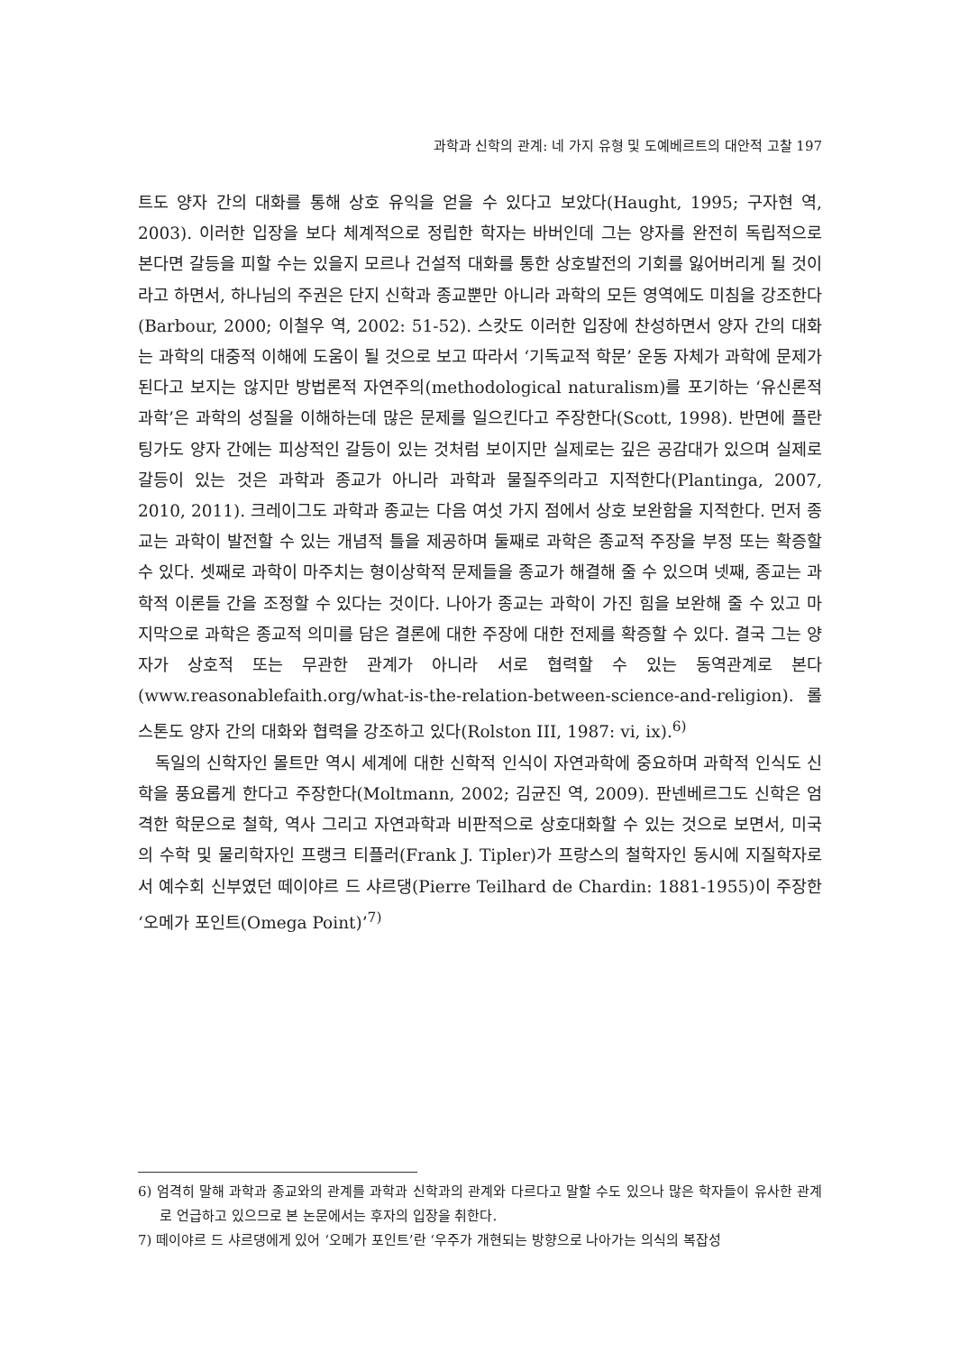과학과 신학의 관계: 네 가지 유형 및 도예베르트의 대안적 고찰 197
트도 양자 간의 대화를 통해 상호 유익을 얻을 수 있다고 보았다(Haught, 1995; 구자현 역, 2003). 이러한 입장을 보다 체계적으로 정립한 학자는 바버인데 그는 양자를 완전히 독립적으로 본다면 갈등을 피할 수는 있을지 모르나 건설적 대화를 통한 상호발전의 기회를 잃어버리게 될 것이라고 하면서, 하나님의 주권은 단지 신학과 종교뿐만 아니라 과학의 모든 영역에도 미침을 강조한다(Barbour, 2000; 이철우 역, 2002: 51-52). 스캇도 이러한 입장에 찬성하면서 양자 간의 대화는 과학의 대중적 이해에 도움이 될 것으로 보고 따라서 ‘기독교적 학문’ 운동 자체가 과학에 문제가 된다고 보지는 않지만 방법론적 자연주의(methodological naturalism)를 포기하는 ‘유신론적 과학’은 과학의 성질을 이해하는데 많은 문제를 일으킨다고 주장한다(Scott, 1998). 반면에 플란팅가도 양자 간에는 피상적인 갈등이 있는 것처럼 보이지만 실제로는 깊은 공감대가 있으며 실제로 갈등이 있는 것은 과학과 종교가 아니라 과학과 물질주의라고 지적한다(Plantinga, 2007, 2010, 2011). 크레이그도 과학과 종교는 다음 여섯 가지 점에서 상호 보완함을 지적한다. 먼저 종교는 과학이 발전할 수 있는 개념적 틀을 제공하며 둘째로 과학은 종교적 주장을 부정 또는 확증할 수 있다. 셋째로 과학이 마주치는 형이상학적 문제들을 종교가 해결해 줄 수 있으며 넷째, 종교는 과학적 이론들 간을 조정할 수 있다는 것이다. 나아가 종교는 과학이 가진 힘을 보완해 줄 수 있고 마지막으로 과학은 종교적 의미를 담은 결론에 대한 주장에 대한 전제를 확증할 수 있다. 결국 그는 양자가 상호적 또는 무관한 관계가 아니라 서로 협력할 수 있는 동역관계로 본다(www.reasonablefaith.org/what-is-the-relation-between-science-and-religion). 롤스톤도 양자 간의 대화와 협력을 강조하고 있다(Rolston III, 1987: vi, ix).<sup>6)</sup>
독일의 신학자인 몰트만 역시 세계에 대한 신학적 인식이 자연과학에 중요하며 과학적 인식도 신학을 풍요롭게 한다고 주장한다(Moltmann, 2002; 김균진 역, 2009). 판넨베르그도 신학은 엄격한 학문으로 철학, 역사 그리고 자연과학과 비판적으로 상호대화할 수 있는 것으로 보면서, 미국의 수학 및 물리학자인 프랭크 티플러(Frank J. Tipler)가 프랑스의 철학자인 동시에 지질학자로서 예수회 신부였던 떼이야르 드 샤르댕(Pierre Teilhard de Chardin: 1881-1955)이 주장한 ‘오메가 포인트(Omega Point)’<sup>7)</sup>
6) 엄격히 말해 과학과 종교와의 관계를 과학과 신학과의 관계와 다르다고 말할 수도 있으나 많은 학자들이 유사한 관계로 언급하고 있으므로 본 논문에서는 후자의 입장을 취한다.
7) 떼이야르 드 샤르댕에게 있어 ‘오메가 포인트’란 ‘우주가 개현되는 방향으로 나아가는 의식의 복잡성